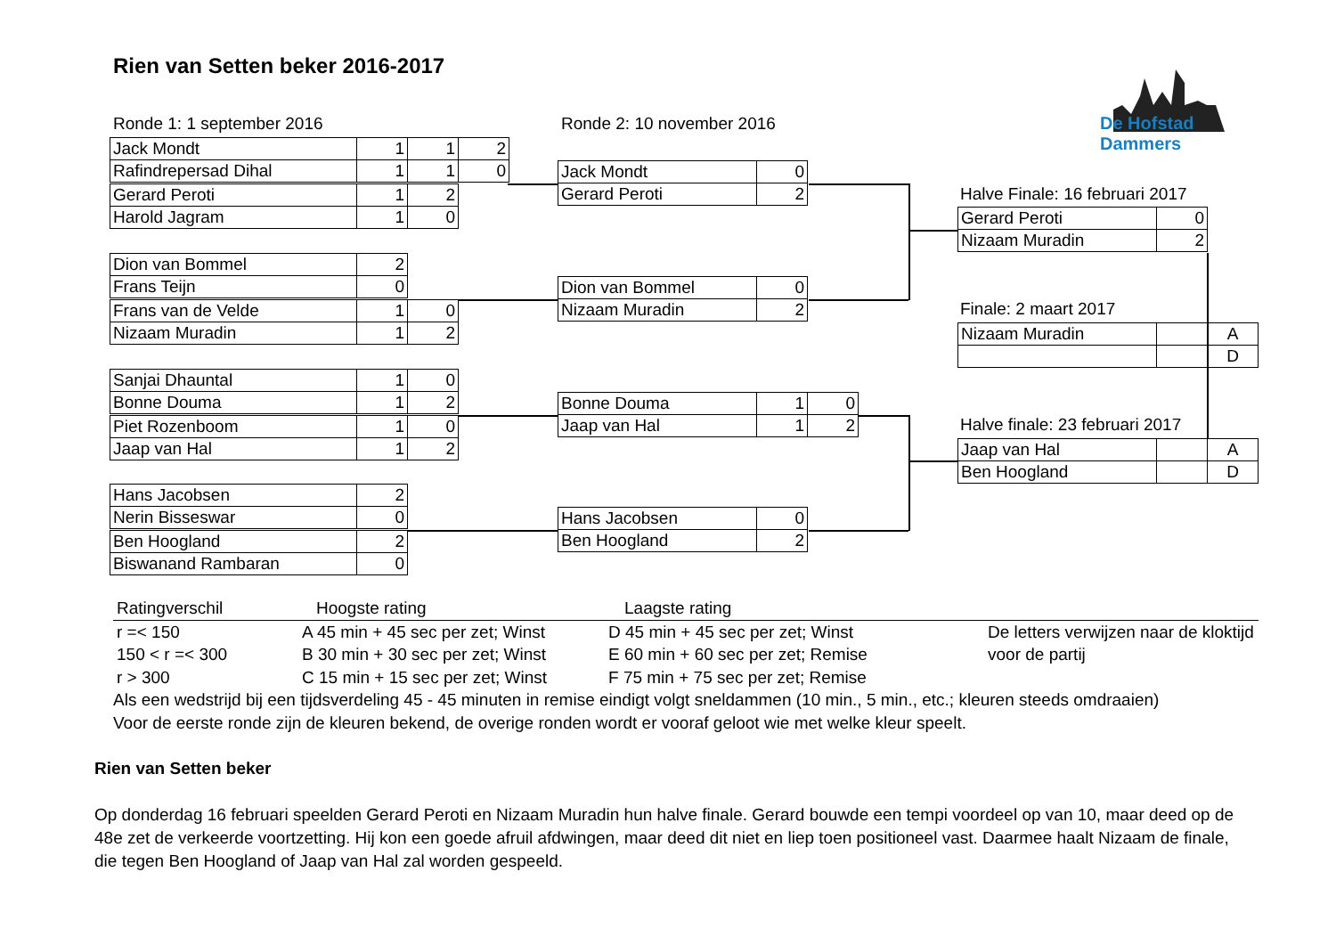Rien van Setten beker 2016-2017
De Hofstad Dammers
Ronde 1: 1 september 2016 Ronde 2: 10 november 2016
Halve Finale: 16 februari 2017
Finale: 2 maart 2017
Halve finale: 23 februari 2017
| Jack Mondt | 1 | 1 | 2 |
| Rafindrepersad Dihal | 1 | 1 | 0 |
| Gerard Peroti | 1 | 2 |
| Harold Jagram | 1 | 0 |
| Dion van Bommel | 2 |
| Frans Teijn | 0 |
| Frans van de Velde | 1 | 0 |
| Nizaam Muradin | 1 | 2 |
| Sanjai Dhauntal | 1 | 0 |
| Bonne Douma | 1 | 2 |
| Piet Rozenboom | 1 | 0 |
| Jaap van Hal | 1 | 2 |
| Hans Jacobsen | 2 |
| Nerin Bisseswar | 0 |
| Ben Hoogland | 2 |
| Biswanand Rambaran | 0 |
| Jack Mondt | 0 |
| Gerard Peroti | 2 |
| Dion van Bommel | 0 |
| Nizaam Muradin | 2 |
| Bonne Douma | 1 | 0 |
| Jaap van Hal | 1 | 2 |
| Hans Jacobsen | 0 |
| Ben Hoogland | 2 |
| Gerard Peroti | 0 |
| Nizaam Muradin | 2 |
| Nizaam Muradin | | A |
| | | D |
| Jaap van Hal | | A |
| Ben Hoogland | | D |
| Ratingverschil | Hoogste rating | Laagste rating | |
| r =< 150 | A 45 min + 45 sec per zet; Winst | D 45 min + 45 sec per zet; Winst | De letters verwijzen naar de kloktijd voor de partij |
| 150 < r =< 300 | B 30 min + 30 sec per zet; Winst | E 60 min + 60 sec per zet; Remise | |
| r > 300 | C 15 min + 15 sec per zet; Winst | F 75 min + 75 sec per zet; Remise | |
Als een wedstrijd bij een tijdsverdeling 45 - 45 minuten in remise eindigt volgt sneldammen (10 min., 5 min., etc.; kleuren steeds omdraaien)
Voor de eerste ronde zijn de kleuren bekend, de overige ronden wordt er vooraf geloot wie met welke kleur speelt.
Rien van Setten beker
Op donderdag 16 februari speelden Gerard Peroti en Nizaam Muradin hun halve finale. Gerard bouwde een tempi voordeel op van 10, maar deed op de 48e zet de verkeerde voortzetting. Hij kon een goede afruil afdwingen, maar deed dit niet en liep toen positioneel vast. Daarmee haalt Nizaam de finale, die tegen Ben Hoogland of Jaap van Hal zal worden gespeeld.